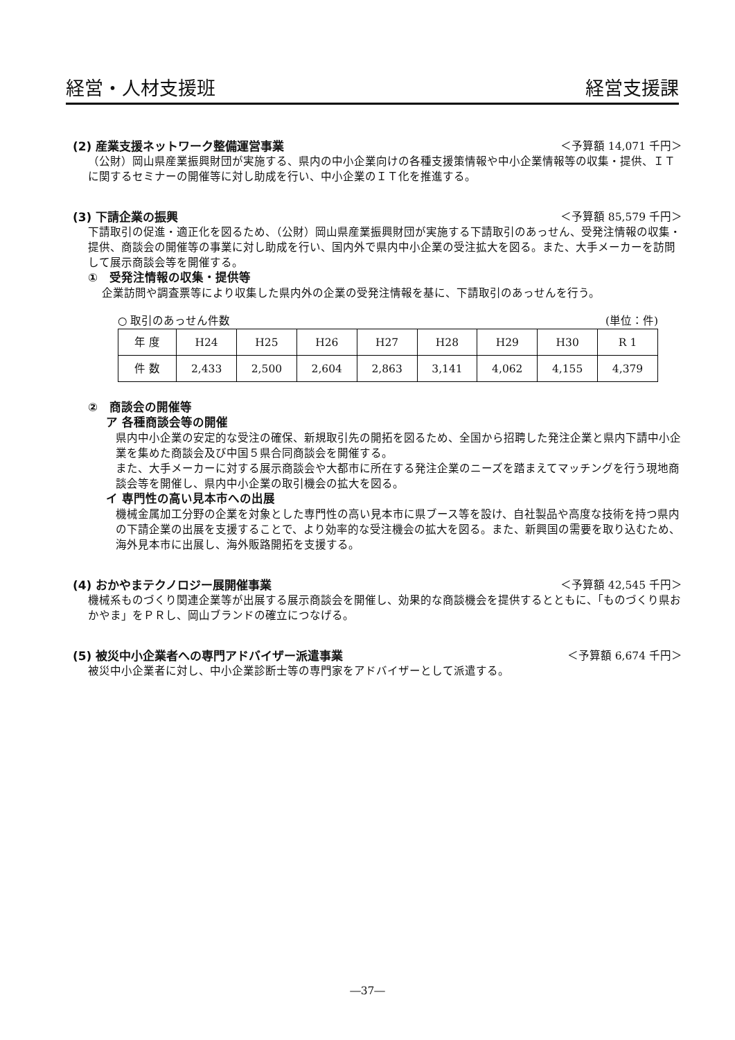経営・人材支援班 経営支援課
(2) 産業支援ネットワーク整備運営事業 ＜予算額 14,071 千円＞
（公財）岡山県産業振興財団が実施する、県内の中小企業向けの各種支援策情報や中小企業情報等の収集・提供、ＩＴに関するセミナーの開催等に対し助成を行い、中小企業のＩＴ化を推進する。
(3) 下請企業の振興 ＜予算額 85,579 千円＞
下請取引の促進・適正化を図るため、（公財）岡山県産業振興財団が実施する下請取引のあっせん、受発注情報の収集・提供、商談会の開催等の事業に対し助成を行い、国内外で県内中小企業の受注拡大を図る。また、大手メーカーを訪問して展示商談会等を開催する。
①　受発注情報の収集・提供等
企業訪問や調査票等により収集した県内外の企業の受発注情報を基に、下請取引のあっせんを行う。
○ 取引のあっせん件数 (単位：件)
| 年 度 | H24 | H25 | H26 | H27 | H28 | H29 | H30 | R 1 |
| 件 数 | 2,433 | 2,500 | 2,604 | 2,863 | 3,141 | 4,062 | 4,155 | 4,379 |
②　商談会の開催等
ア 各種商談会等の開催
県内中小企業の安定的な受注の確保、新規取引先の開拓を図るため、全国から招聘した発注企業と県内下請中小企業を集めた商談会及び中国５県合同商談会を開催する。
また、大手メーカーに対する展示商談会や大都市に所在する発注企業のニーズを踏まえてマッチングを行う現地商談会等を開催し、県内中小企業の取引機会の拡大を図る。
イ 専門性の高い見本市への出展
機械金属加工分野の企業を対象とした専門性の高い見本市に県ブース等を設け、自社製品や高度な技術を持つ県内の下請企業の出展を支援することで、より効率的な受注機会の拡大を図る。また、新興国の需要を取り込むため、海外見本市に出展し、海外販路開拓を支援する。
(4) おかやまテクノロジー展開催事業 ＜予算額 42,545 千円＞
機械系ものづくり関連企業等が出展する展示商談会を開催し、効果的な商談機会を提供するとともに、「ものづくり県おかやま」をＰＲし、岡山ブランドの確立につなげる。
(5) 被災中小企業者への専門アドバイザー派遣事業 ＜予算額 6,674 千円＞
被災中小企業者に対し、中小企業診断士等の専門家をアドバイザーとして派遣する。
―37―